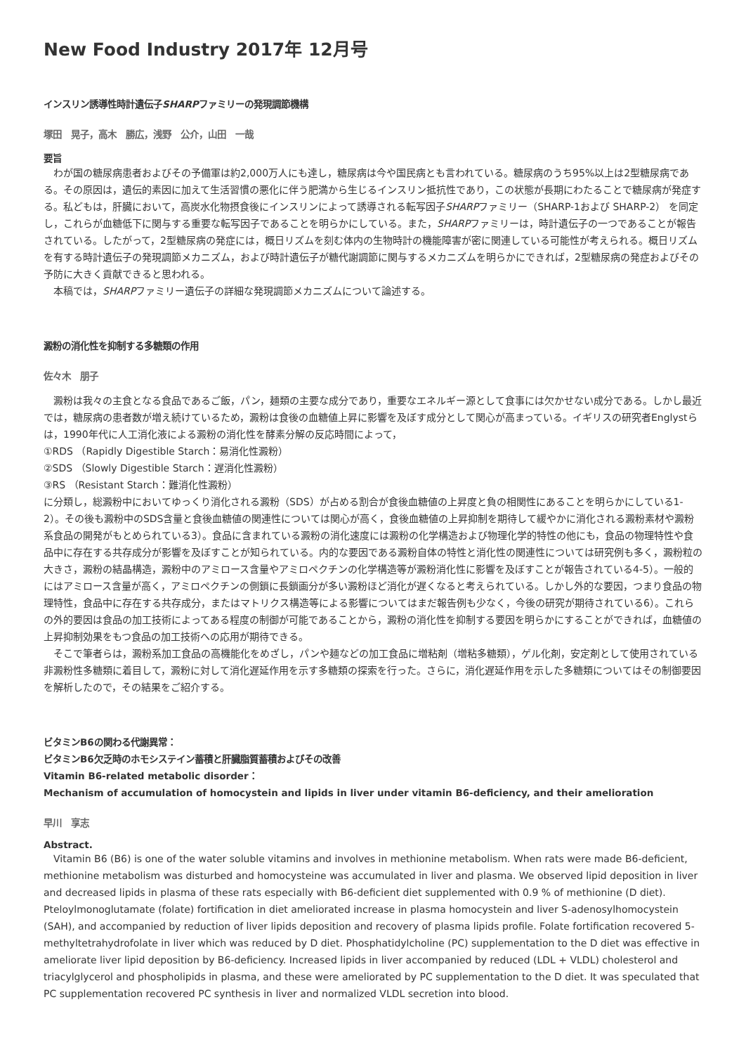New Food Industry 2017年 12月号
インスリン誘導性時計遺伝子SHARPファミリーの発現調節機構
塚田　晃子，高木　勝広，浅野　公介，山田　一哉
要旨
　わが国の糖尿病患者およびその予備軍は約2,000万人にも達し，糖尿病は今や国民病とも言われている。糖尿病のうち95%以上は2型糖尿病である。その原因は，遺伝的素因に加えて生活習慣の悪化に伴う肥満から生じるインスリン抵抗性であり，この状態が長期にわたることで糖尿病が発症する。私どもは，肝臓において，高炭水化物摂食後にインスリンによって誘導される転写因子SHARPファミリー（SHARP-1および SHARP-2） を同定し，これらが血糖低下に関与する重要な転写因子であることを明らかにしている。また，SHARPファミリーは，時計遺伝子の一つであることが報告されている。したがって，2型糖尿病の発症には，概日リズムを刻む体内の生物時計の機能障害が密に関連している可能性が考えられる。概日リズムを有する時計遺伝子の発現調節メカニズム，および時計遺伝子が糖代謝調節に関与するメカニズムを明らかにできれば，2型糖尿病の発症およびその予防に大きく貢献できると思われる。
　本稿では，SHARPファミリー遺伝子の詳細な発現調節メカニズムについて論述する。
澱粉の消化性を抑制する多糖類の作用
佐々木　朋子
　澱粉は我々の主食となる食品であるご飯，パン，麺類の主要な成分であり，重要なエネルギー源として食事には欠かせない成分である。しかし最近では，糖尿病の患者数が増え続けているため，澱粉は食後の血糖値上昇に影響を及ぼす成分として関心が高まっている。イギリスの研究者Englystらは，1990年代に人工消化液による澱粉の消化性を酵素分解の反応時間によって，
①RDS （Rapidly Digestible Starch：易消化性澱粉）
②SDS （Slowly Digestible Starch：遅消化性澱粉）
③RS （Resistant Starch：難消化性澱粉）
に分類し，総澱粉中においてゆっくり消化される澱粉（SDS）が占める割合が食後血糖値の上昇度と負の相関性にあることを明らかにしている1-2）。その後も澱粉中のSDS含量と食後血糖値の関連性については関心が高く，食後血糖値の上昇抑制を期待して緩やかに消化される澱粉素材や澱粉系食品の開発がもとめられている3）。食品に含まれている澱粉の消化速度には澱粉の化学構造および物理化学的特性の他にも，食品の物理特性や食品中に存在する共存成分が影響を及ぼすことが知られている。内的な要因である澱粉自体の特性と消化性の関連性については研究例も多く，澱粉粒の大きさ，澱粉の結晶構造，澱粉中のアミロース含量やアミロペクチンの化学構造等が澱粉消化性に影響を及ぼすことが報告されている4-5）。一般的にはアミロース含量が高く，アミロペクチンの側鎖に長鎖画分が多い澱粉ほど消化が遅くなると考えられている。しかし外的な要因，つまり食品の物理特性，食品中に存在する共存成分，またはマトリクス構造等による影響についてはまだ報告例も少なく，今後の研究が期待されている6）。これらの外的要因は食品の加工技術によってある程度の制御が可能であることから，澱粉の消化性を抑制する要因を明らかにすることができれば，血糖値の上昇抑制効果をもつ食品の加工技術への応用が期待できる。
　そこで筆者らは，澱粉系加工食品の高機能化をめざし，パンや麺などの加工食品に増粘剤（増粘多糖類），ゲル化剤，安定剤として使用されている非澱粉性多糖類に着目して，澱粉に対して消化遅延作用を示す多糖類の探索を行った。さらに，消化遅延作用を示した多糖類についてはその制御要因を解析したので，その結果をご紹介する。
ビタミンB6の関わる代謝異常：
ビタミンB6欠乏時のホモシステイン蓄積と肝臓脂質蓄積およびその改善
Vitamin B6-related metabolic disorder：
Mechanism of accumulation of homocystein and lipids in liver under vitamin B6-deficiency, and their amelioration
早川　享志
Abstract.
　Vitamin B6 (B6) is one of the water soluble vitamins and involves in methionine metabolism. When rats were made B6-deficient, methionine metabolism was disturbed and homocysteine was accumulated in liver and plasma. We observed lipid deposition in liver and decreased lipids in plasma of these rats especially with B6-deficient diet supplemented with 0.9 % of methionine (D diet). Pteloylmonoglutamate (folate) fortification in diet ameliorated increase in plasma homocystein and liver S-adenosylhomocystein (SAH), and accompanied by reduction of liver lipids deposition and recovery of plasma lipids profile. Folate fortification recovered 5-methyltetrahydrofolate in liver which was reduced by D diet. Phosphatidylcholine (PC) supplementation to the D diet was effective in ameliorate liver lipid deposition by B6-deficiency. Increased lipids in liver accompanied by reduced (LDL + VLDL) cholesterol and triacylglycerol and phospholipids in plasma, and these were ameliorated by PC supplementation to the D diet. It was speculated that PC supplementation recovered PC synthesis in liver and normalized VLDL secretion into blood.